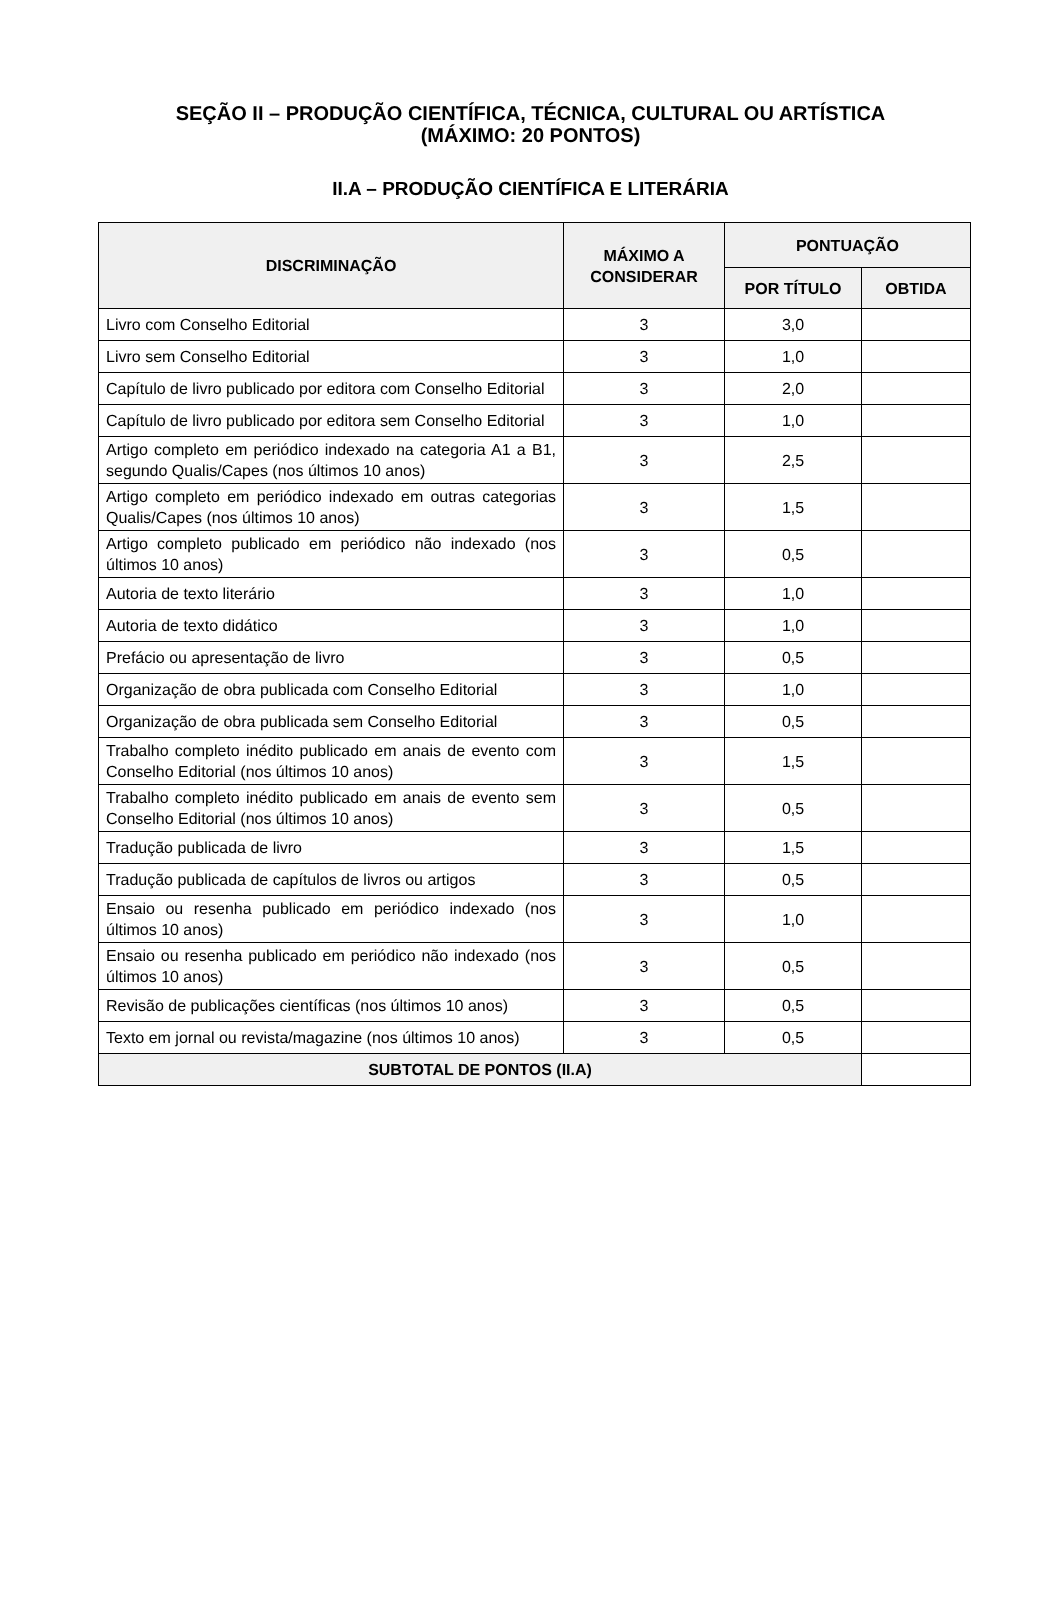SEÇÃO II – PRODUÇÃO CIENTÍFICA, TÉCNICA, CULTURAL OU ARTÍSTICA
(MÁXIMO: 20 PONTOS)
II.A – PRODUÇÃO CIENTÍFICA E LITERÁRIA
| DISCRIMINAÇÃO | MÁXIMO A CONSIDERAR | PONTUAÇÃO | |
| --- | --- | --- | --- |
| | | POR TÍTULO | OBTIDA |
| Livro com Conselho Editorial | 3 | 3,0 | |
| Livro sem Conselho Editorial | 3 | 1,0 | |
| Capítulo de livro publicado por editora com Conselho Editorial | 3 | 2,0 | |
| Capítulo de livro publicado por editora sem Conselho Editorial | 3 | 1,0 | |
| Artigo completo em periódico indexado na categoria A1 a B1, segundo Qualis/Capes (nos últimos 10 anos) | 3 | 2,5 | |
| Artigo completo em periódico indexado em outras categorias Qualis/Capes (nos últimos 10 anos) | 3 | 1,5 | |
| Artigo completo publicado em periódico não indexado (nos últimos 10 anos) | 3 | 0,5 | |
| Autoria de texto literário | 3 | 1,0 | |
| Autoria de texto didático | 3 | 1,0 | |
| Prefácio ou apresentação de livro | 3 | 0,5 | |
| Organização de obra publicada com Conselho Editorial | 3 | 1,0 | |
| Organização de obra publicada sem Conselho Editorial | 3 | 0,5 | |
| Trabalho completo inédito publicado em anais de evento com Conselho Editorial (nos últimos 10 anos) | 3 | 1,5 | |
| Trabalho completo inédito publicado em anais de evento sem Conselho Editorial (nos últimos 10 anos) | 3 | 0,5 | |
| Tradução publicada de livro | 3 | 1,5 | |
| Tradução publicada de capítulos de livros ou artigos | 3 | 0,5 | |
| Ensaio ou resenha publicado em periódico indexado (nos últimos 10 anos) | 3 | 1,0 | |
| Ensaio ou resenha publicado em periódico não indexado (nos últimos 10 anos) | 3 | 0,5 | |
| Revisão de publicações científicas (nos últimos 10 anos) | 3 | 0,5 | |
| Texto em jornal ou revista/magazine (nos últimos 10 anos) | 3 | 0,5 | |
| SUBTOTAL DE PONTOS (II.A) | | | |